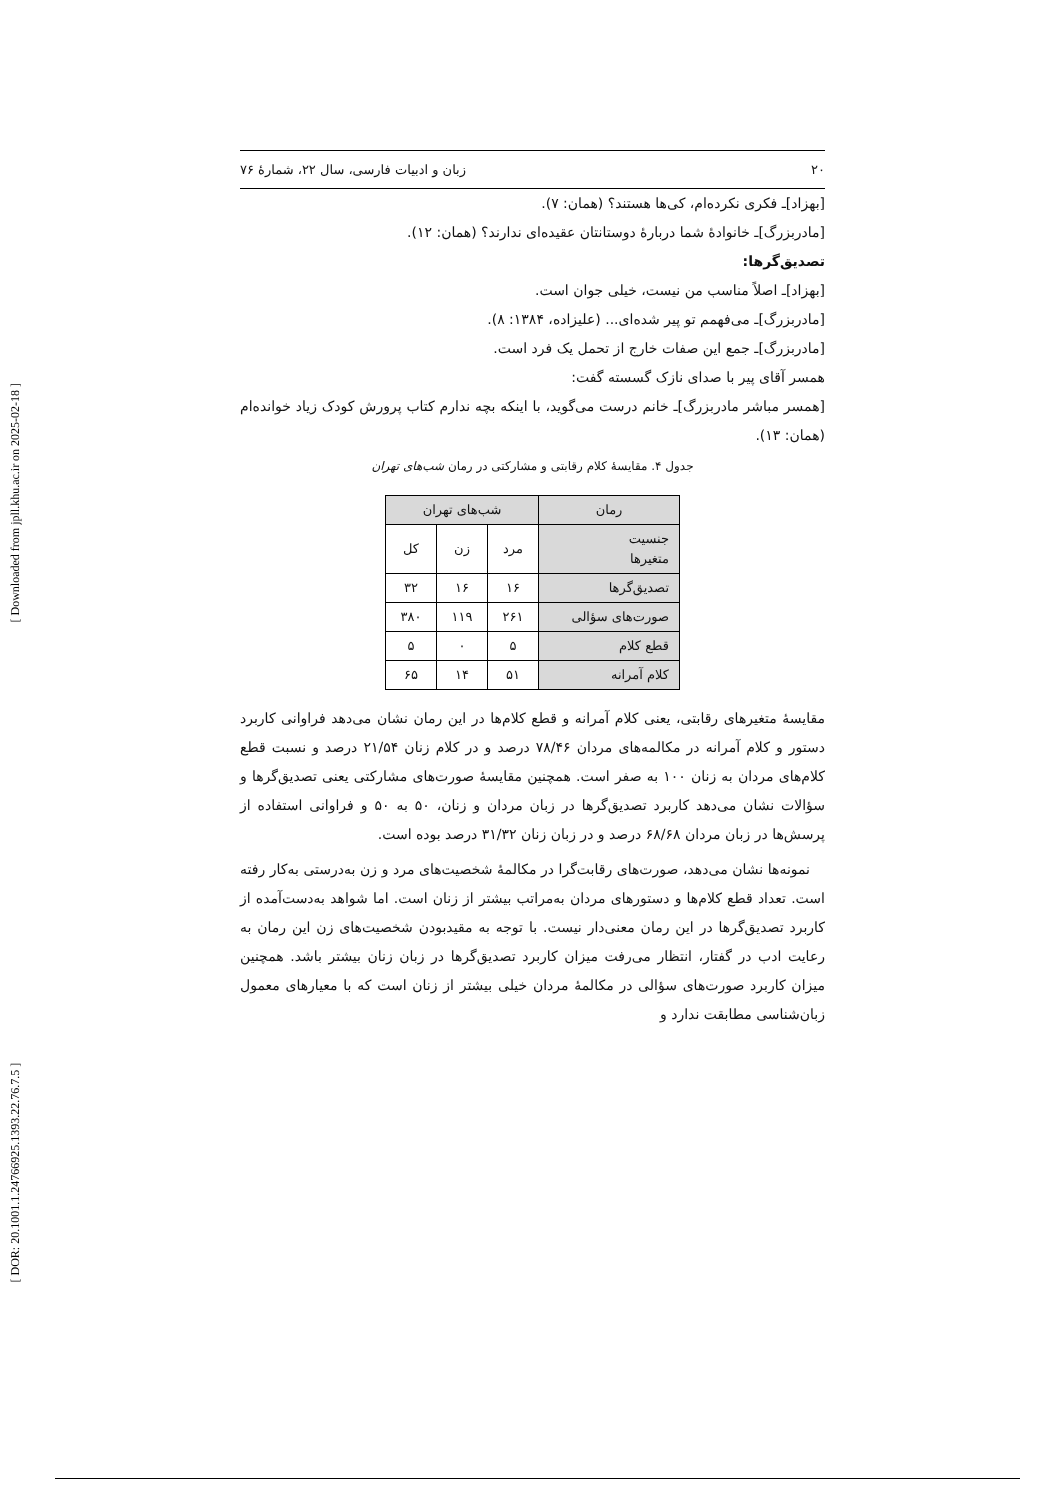۲۰ زبان و ادبیات فارسی، سال ۲۲، شمارهٔ ۷۶
[بهزاد]ـ فکری نکرده‌ام، کی‌ها هستند؟ (همان: ۷).
[مادربزرگ]ـ خانوادهٔ شما دربارهٔ دوستانتان عقیده‌ای ندارند؟ (همان: ۱۲).
تصدیق‌گرها:
[بهزاد]ـ اصلاً مناسب من نیست، خیلی جوان است.
[مادربزرگ]ـ می‌فهمم تو پیر شده‌ای... (علیزاده، ۱۳۸۴: ۸).
[مادربزرگ]ـ جمع این صفات خارج از تحمل یک فرد است.
همسر آقای پیر با صدای نازک گسسته گفت:
[همسر مباشر مادربزرگ]ـ خانم درست می‌گوید، با اینکه بچه ندارم کتاب پرورش کودک زیاد خوانده‌ام (همان: ۱۳).
جدول ۴. مقایسهٔ کلام رقابتی و مشارکتی در رمان شب‌های تهران
| رمان | شب‌های تهران | | |
| --- | --- | --- | --- |
| جنسیت متغیرها | مرد | زن | کل |
| تصدیق‌گرها | ۱۶ | ۱۶ | ۳۲ |
| صورت‌های سؤالی | ۲۶۱ | ۱۱۹ | ۳۸۰ |
| قطع کلام | ۵ | ۰ | ۵ |
| کلام آمرانه | ۵۱ | ۱۴ | ۶۵ |
مقایسهٔ متغیرهای رقابتی، یعنی کلام آمرانه و قطع کلام‌ها در این رمان نشان می‌دهد فراوانی کاربرد دستور و کلام آمرانه در مکالمه‌های مردان ۷۸/۴۶ درصد و در کلام زنان ۲۱/۵۴ درصد و نسبت قطع کلام‌های مردان به زنان ۱۰۰ به صفر است. همچنین مقایسهٔ صورت‌های مشارکتی یعنی تصدیق‌گرها و سؤالات نشان می‌دهد کاربرد تصدیق‌گرها در زبان مردان و زنان، ۵۰ به ۵۰ و فراوانی استفاده از پرسش‌ها در زبان مردان ۶۸/۶۸ درصد و در زبان زنان ۳۱/۳۲ درصد بوده است.
نمونه‌ها نشان می‌دهد، صورت‌های رقابت‌گرا در مکالمهٔ شخصیت‌های مرد و زن به‌درستی به‌کار رفته است. تعداد قطع کلام‌ها و دستورهای مردان به‌مراتب بیشتر از زنان است. اما شواهد به‌دست‌آمده از کاربرد تصدیق‌گرها در این رمان معنی‌دار نیست. با توجه به مقیدبودن شخصیت‌های زن این رمان به رعایت ادب در گفتار، انتظار می‌رفت میزان کاربرد تصدیق‌گرها در زبان زنان بیشتر باشد. همچنین میزان کاربرد صورت‌های سؤالی در مکالمهٔ مردان خیلی بیشتر از زنان است که با معیارهای معمول زبان‌شناسی مطابقت ندارد و
[ Downloaded from jpll.khu.ac.ir on 2025-02-18 ]
[ DOR: 20.1001.1.24766925.1393.22.76.7.5 ]